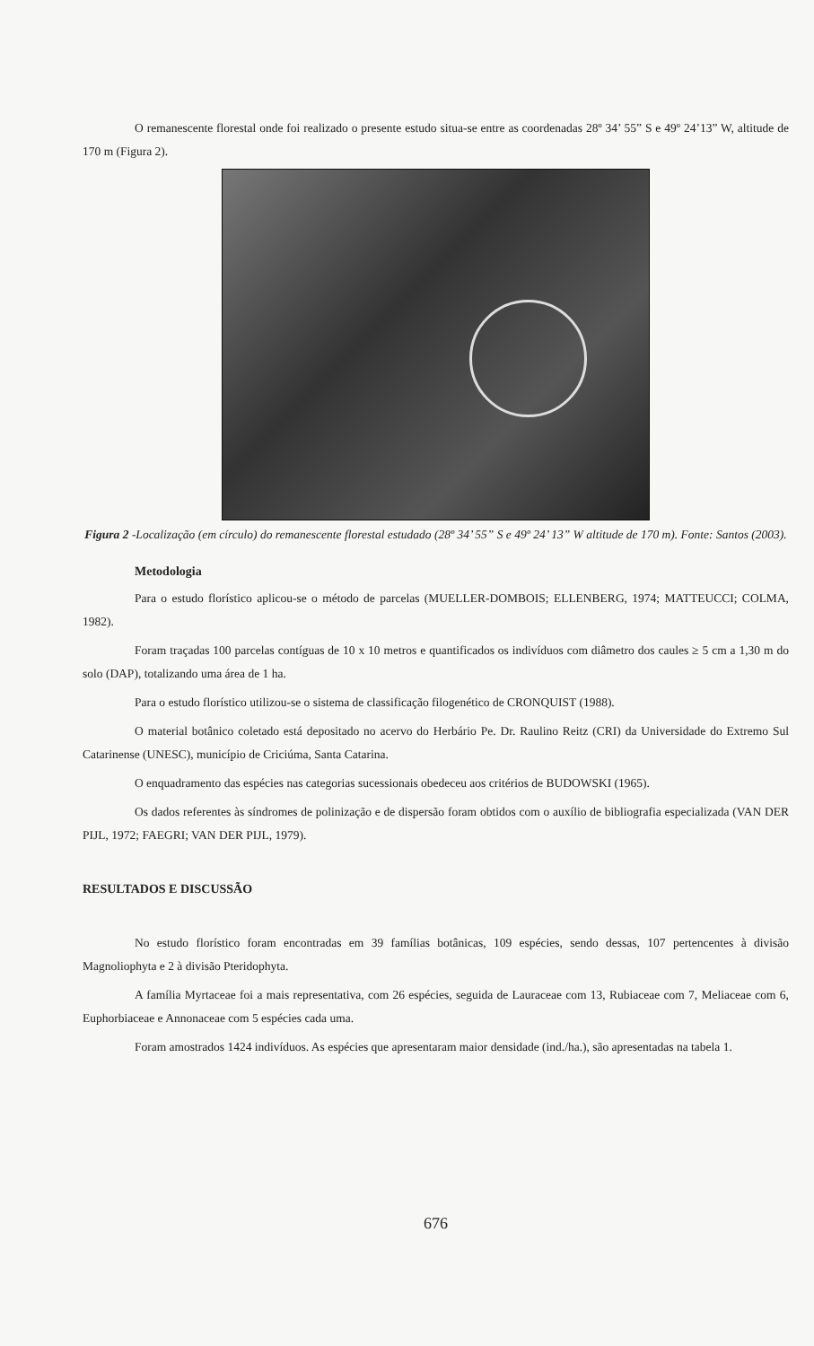O remanescente florestal onde foi realizado o presente estudo situa-se entre as coordenadas 28º 34’ 55” S e 49º 24’13” W, altitude de 170 m (Figura 2).
Figura 2 -Localização (em círculo) do remanescente florestal estudado (28º 34’ 55” S e 49º 24’ 13” W altitude de 170 m). Fonte: Santos (2003).
Metodologia
Para o estudo florístico aplicou-se o método de parcelas (MUELLER-DOMBOIS; ELLENBERG, 1974; MATTEUCCI; COLMA, 1982).
Foram traçadas 100 parcelas contíguas de 10 x 10 metros e quantificados os indivíduos com diâmetro dos caules ≥ 5 cm a 1,30 m do solo (DAP), totalizando uma área de 1 ha.
Para o estudo florístico utilizou-se o sistema de classificação filogenético de CRONQUIST (1988).
O material botânico coletado está depositado no acervo do Herbário Pe. Dr. Raulino Reitz (CRI) da Universidade do Extremo Sul Catarinense (UNESC), município de Criciúma, Santa Catarina.
O enquadramento das espécies nas categorias sucessionais obedeceu aos critérios de BUDOWSKI (1965).
Os dados referentes às síndromes de polinização e de dispersão foram obtidos com o auxílio de bibliografia especializada (VAN DER PIJL, 1972; FAEGRI; VAN DER PIJL, 1979).
RESULTADOS E DISCUSSÃO
No estudo florístico foram encontradas em 39 famílias botânicas, 109 espécies, sendo dessas, 107 pertencentes à divisão Magnoliophyta e 2 à divisão Pteridophyta.
A família Myrtaceae foi a mais representativa, com 26 espécies, seguida de Lauraceae com 13, Rubiaceae com 7, Meliaceae com 6, Euphorbiaceae e Annonaceae com 5 espécies cada uma.
Foram amostrados 1424 indivíduos. As espécies que apresentaram maior densidade (ind./ha.), são apresentadas na tabela 1.
676